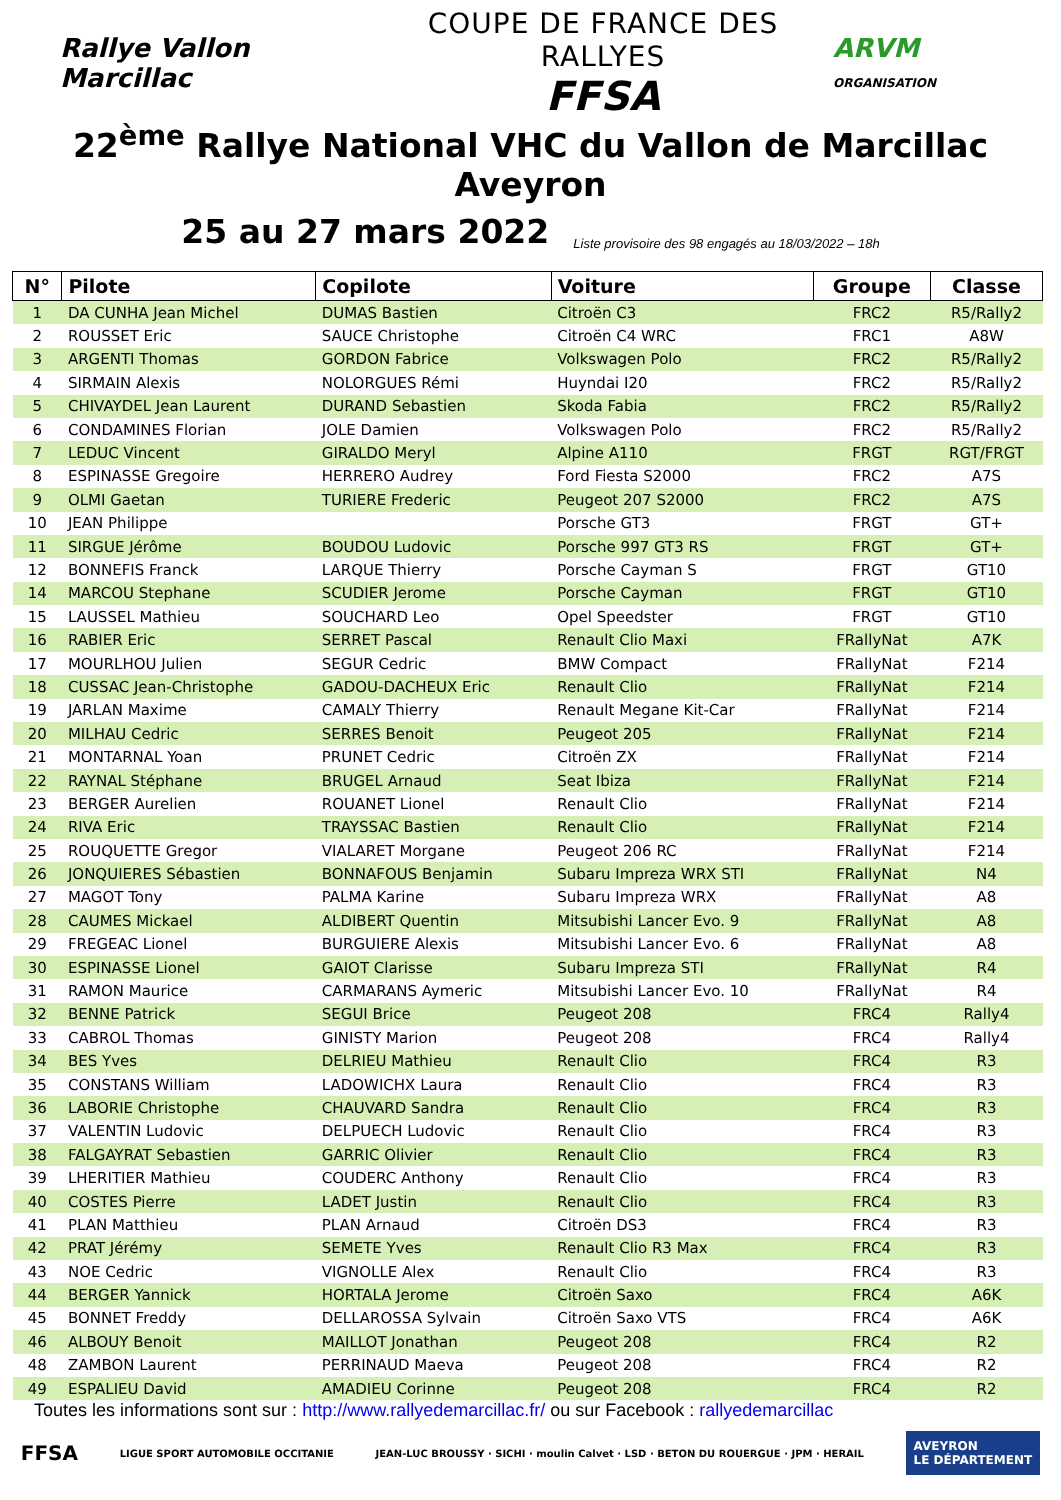Rallye Vallon Marcillac
COUPE DE FRANCE DES RALLYES
FFSA
ARVM ORGANISATION
22<sup>ème</sup> Rallye National VHC du Vallon de Marcillac Aveyron
25 au 27 mars 2022 Liste provisoire des 98 engagés au 18/03/2022 – 18h
| N° | Pilote | Copilote | Voiture | Groupe | Classe |
| --- | --- | --- | --- | --- | --- |
| 1 | DA CUNHA Jean Michel | DUMAS Bastien | Citroën C3 | FRC2 | R5/Rally2 |
| 2 | ROUSSET Eric | SAUCE Christophe | Citroën C4 WRC | FRC1 | A8W |
| 3 | ARGENTI Thomas | GORDON Fabrice | Volkswagen Polo | FRC2 | R5/Rally2 |
| 4 | SIRMAIN Alexis | NOLORGUES Rémi | Huyndai I20 | FRC2 | R5/Rally2 |
| 5 | CHIVAYDEL Jean Laurent | DURAND Sebastien | Skoda Fabia | FRC2 | R5/Rally2 |
| 6 | CONDAMINES Florian | JOLE Damien | Volkswagen Polo | FRC2 | R5/Rally2 |
| 7 | LEDUC Vincent | GIRALDO Meryl | Alpine A110 | FRGT | RGT/FRGT |
| 8 | ESPINASSE Gregoire | HERRERO Audrey | Ford Fiesta S2000 | FRC2 | A7S |
| 9 | OLMI Gaetan | TURIERE Frederic | Peugeot 207 S2000 | FRC2 | A7S |
| 10 | JEAN Philippe | | Porsche GT3 | FRGT | GT+ |
| 11 | SIRGUE Jérôme | BOUDOU Ludovic | Porsche 997 GT3 RS | FRGT | GT+ |
| 12 | BONNEFIS Franck | LARQUE Thierry | Porsche Cayman S | FRGT | GT10 |
| 14 | MARCOU Stephane | SCUDIER Jerome | Porsche Cayman | FRGT | GT10 |
| 15 | LAUSSEL Mathieu | SOUCHARD Leo | Opel Speedster | FRGT | GT10 |
| 16 | RABIER Eric | SERRET Pascal | Renault Clio Maxi | FRallyNat | A7K |
| 17 | MOURLHOU Julien | SEGUR Cedric | BMW Compact | FRallyNat | F214 |
| 18 | CUSSAC Jean-Christophe | GADOU-DACHEUX Eric | Renault Clio | FRallyNat | F214 |
| 19 | JARLAN Maxime | CAMALY Thierry | Renault Megane Kit-Car | FRallyNat | F214 |
| 20 | MILHAU Cedric | SERRES Benoit | Peugeot 205 | FRallyNat | F214 |
| 21 | MONTARNAL Yoan | PRUNET Cedric | Citroën ZX | FRallyNat | F214 |
| 22 | RAYNAL Stéphane | BRUGEL Arnaud | Seat Ibiza | FRallyNat | F214 |
| 23 | BERGER Aurelien | ROUANET Lionel | Renault Clio | FRallyNat | F214 |
| 24 | RIVA Eric | TRAYSSAC Bastien | Renault Clio | FRallyNat | F214 |
| 25 | ROUQUETTE Gregor | VIALARET Morgane | Peugeot 206 RC | FRallyNat | F214 |
| 26 | JONQUIERES Sébastien | BONNAFOUS Benjamin | Subaru Impreza WRX STI | FRallyNat | N4 |
| 27 | MAGOT Tony | PALMA Karine | Subaru Impreza WRX | FRallyNat | A8 |
| 28 | CAUMES Mickael | ALDIBERT Quentin | Mitsubishi Lancer Evo. 9 | FRallyNat | A8 |
| 29 | FREGEAC Lionel | BURGUIERE Alexis | Mitsubishi Lancer Evo. 6 | FRallyNat | A8 |
| 30 | ESPINASSE Lionel | GAIOT Clarisse | Subaru Impreza STI | FRallyNat | R4 |
| 31 | RAMON Maurice | CARMARANS Aymeric | Mitsubishi Lancer Evo. 10 | FRallyNat | R4 |
| 32 | BENNE Patrick | SEGUI Brice | Peugeot 208 | FRC4 | Rally4 |
| 33 | CABROL Thomas | GINISTY Marion | Peugeot 208 | FRC4 | Rally4 |
| 34 | BES Yves | DELRIEU Mathieu | Renault Clio | FRC4 | R3 |
| 35 | CONSTANS William | LADOWICHX Laura | Renault Clio | FRC4 | R3 |
| 36 | LABORIE Christophe | CHAUVARD Sandra | Renault Clio | FRC4 | R3 |
| 37 | VALENTIN Ludovic | DELPUECH Ludovic | Renault Clio | FRC4 | R3 |
| 38 | FALGAYRAT Sebastien | GARRIC Olivier | Renault Clio | FRC4 | R3 |
| 39 | LHERITIER Mathieu | COUDERC Anthony | Renault Clio | FRC4 | R3 |
| 40 | COSTES Pierre | LADET Justin | Renault Clio | FRC4 | R3 |
| 41 | PLAN Matthieu | PLAN Arnaud | Citroën DS3 | FRC4 | R3 |
| 42 | PRAT Jérémy | SEMETE Yves | Renault Clio R3 Max | FRC4 | R3 |
| 43 | NOE Cedric | VIGNOLLE Alex | Renault Clio | FRC4 | R3 |
| 44 | BERGER Yannick | HORTALA Jerome | Citroën Saxo | FRC4 | A6K |
| 45 | BONNET Freddy | DELLAROSSA Sylvain | Citroën Saxo VTS | FRC4 | A6K |
| 46 | ALBOUY Benoit | MAILLOT Jonathan | Peugeot 208 | FRC4 | R2 |
| 48 | ZAMBON Laurent | PERRINAUD Maeva | Peugeot 208 | FRC4 | R2 |
| 49 | ESPALIEU David | AMADIEU Corinne | Peugeot 208 | FRC4 | R2 |
Toutes les informations sont sur : http://www.rallyedemarcillac.fr/ ou sur Facebook : rallyedemarcillac
FFSA LIGUE SPORT AUTOMOBILE OCCITANIE JEAN-LUC BROUSSY · SICHI · moulin Calvet · LSD · BETON DU ROUERGUE · JPM · HERAIL AVEYRON
LE DÉPARTEMENT